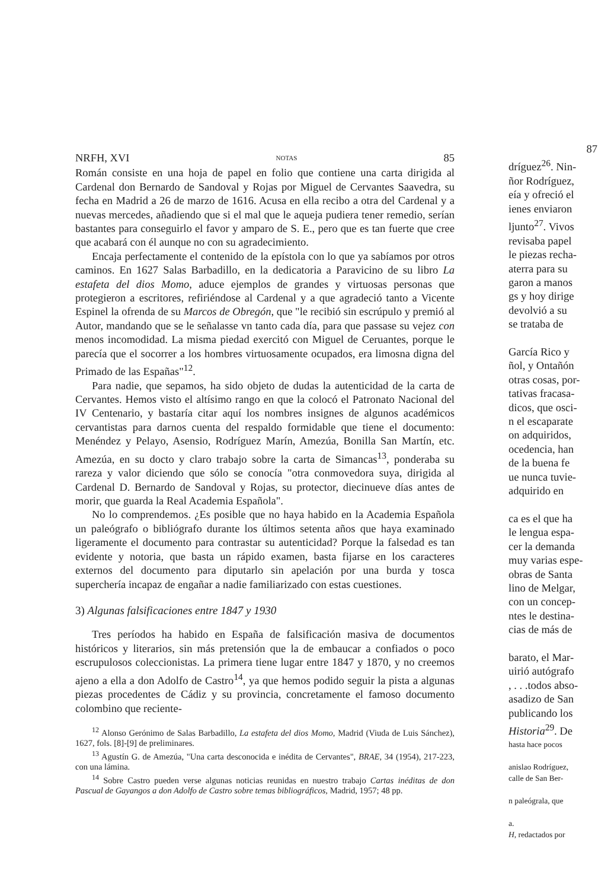NRFH, XVI NOTAS 85
Román consiste en una hoja de papel en folio que contiene una carta dirigida al Cardenal don Bernardo de Sandoval y Rojas por Miguel de Cervantes Saavedra, su fecha en Madrid a 26 de marzo de 1616. Acusa en ella recibo a otra del Cardenal y a nuevas mercedes, añadiendo que si el mal que le aqueja pudiera tener remedio, serían bastantes para conseguirlo el favor y amparo de S. E., pero que es tan fuerte que cree que acabará con él aunque no con su agradecimiento.
Encaja perfectamente el contenido de la epístola con lo que ya sabíamos por otros caminos. En 1627 Salas Barbadillo, en la dedicatoria a Paravicino de su libro La estafeta del dios Momo, aduce ejemplos de grandes y virtuosas personas que protegieron a escritores, refiriéndose al Cardenal y a que agradeció tanto a Vicente Espinel la ofrenda de su Marcos de Obregón, que "le recibió sin escrúpulo y premió al Autor, mandando que se le señalasse vn tanto cada día, para que passase su vejez con menos incomodidad. La misma piedad exercitó con Miguel de Ceruantes, porque le parecía que el socorrer a los hombres virtuosamente ocupados, era limosna digna del Primado de las Españas"<sup>12</sup>.
Para nadie, que sepamos, ha sido objeto de dudas la autenticidad de la carta de Cervantes. Hemos visto el altísimo rango en que la colocó el Patronato Nacional del IV Centenario, y bastaría citar aquí los nombres insignes de algunos académicos cervantistas para darnos cuenta del respaldo formidable que tiene el documento: Menéndez y Pelayo, Asensio, Rodríguez Marín, Amezúa, Bonilla San Martín, etc. Amezúa, en su docto y claro trabajo sobre la carta de Simancas<sup>13</sup>, ponderaba su rareza y valor diciendo que sólo se conocía "otra conmovedora suya, dirigida al Cardenal D. Bernardo de Sandoval y Rojas, su protector, diecinueve días antes de morir, que guarda la Real Academia Española".
No lo comprendemos. ¿Es posible que no haya habido en la Academia Española un paleógrafo o bibliógrafo durante los últimos setenta años que haya examinado ligeramente el documento para contrastar su autenticidad? Porque la falsedad es tan evidente y notoria, que basta un rápido examen, basta fijarse en los caracteres externos del documento para diputarlo sin apelación por una burda y tosca superchería incapaz de engañar a nadie familiarizado con estas cuestiones.
3) Algunas falsificaciones entre 1847 y 1930
Tres períodos ha habido en España de falsificación masiva de documentos históricos y literarios, sin más pretensión que la de embaucar a confiados o poco escrupulosos coleccionistas. La primera tiene lugar entre 1847 y 1870, y no creemos ajeno a ella a don Adolfo de Castro<sup>14</sup>, ya que hemos podido seguir la pista a algunas piezas procedentes de Cádiz y su provincia, concretamente el famoso documento colombino que reciente-
<sup>12</sup> Alonso Gerónimo de Salas Barbadillo, La estafeta del dios Momo, Madrid (Viuda de Luis Sánchez), 1627, fols. [8]-[9] de preliminares.
<sup>13</sup> Agustín G. de Amezúa, "Una carta desconocida e inédita de Cervantes", BRAE, 34 (1954), 217-223, con una lámina.
<sup>14</sup> Sobre Castro pueden verse algunas noticias reunidas en nuestro trabajo Cartas inéditas de don Pascual de Gayangos a don Adolfo de Castro sobre temas bibliográficos, Madrid, 1957; 48 pp.
87
dríguez<sup>26</sup>. Nin-
ñor Rodríguez,
eía y ofreció el
ienes enviaron
ljunto<sup>27</sup>. Vivos
revisaba papel
le piezas recha-
aterra para su
garon a manos
gs y hoy dirige
devolvió a su
se trataba de
García Rico y
ñol, y Ontañón
otras cosas, por-
tativas fracasa-
dicos, que osci-
n el escaparate
on adquiridos,
ocedencia, han
de la buena fe
ue nunca tuvie-
adquirido en
ca es el que ha
le lengua espa-
cer la demanda
muy varias espe-
obras de Santa
lino de Melgar,
con un concep-
ntes le destina-
cias de más de
barato, el Mar-
uirió autógrafo
, . . .todos abso-
asadizo de San
publicando los
Historia<sup>29</sup>. De
hasta hace pocos
anislao Rodríguez,
calle de San Ber-
n paleógrala, que
a.
H, redactados por